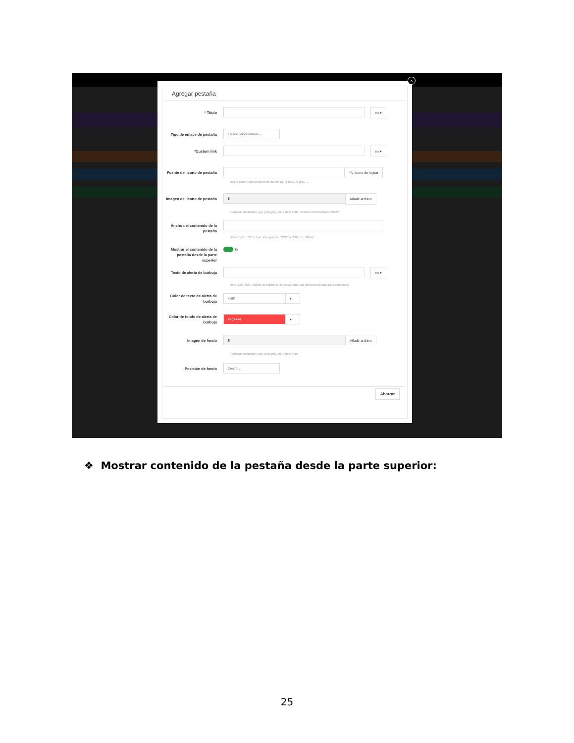×
Agregar pestaña
* Titulo
en ▾
Tipo de enlace de pestaña
Enlace personalizado ⌄
*Custom link
en ▾
Fuente del icono de pestaña
🔍 Icono de hojear
Usa la clase impresionante de fuente. Ej: fa-bars, fa-plus, ...
Imagen del icono de pestaña
▮
Añadir archivo
Formatos aceptados: jpg, jpeg, png, gif. Límite 8Mb. Tamaño recomendado: 20x20
Ancho del contenido de la pestaña
Utilice "px" o "%" o "vw". Por ejemplo: "20%" o "230px" o "80vw"
Mostrar el contenido de la pestaña desde la parte superior
Sí
Texto de alerta de burbuja
en ▾
New, Sale, Hot... Déjelo en blanco si no desea tener una alerta de burbuja para este menú
Color de texto de alerta de burbuja
#ffffff ●
Color de fondo de alerta de burbuja
#FC4444 ●
Imagen de fondo
▮
Añadir archivo
Formatos aceptados: jpg, jpeg, png, gif. Límite 8Mb.
Posición de fondo
Centro ⌄
Ahorrar
❖ Mostrar contenido de la pestaña desde la parte superior:
25